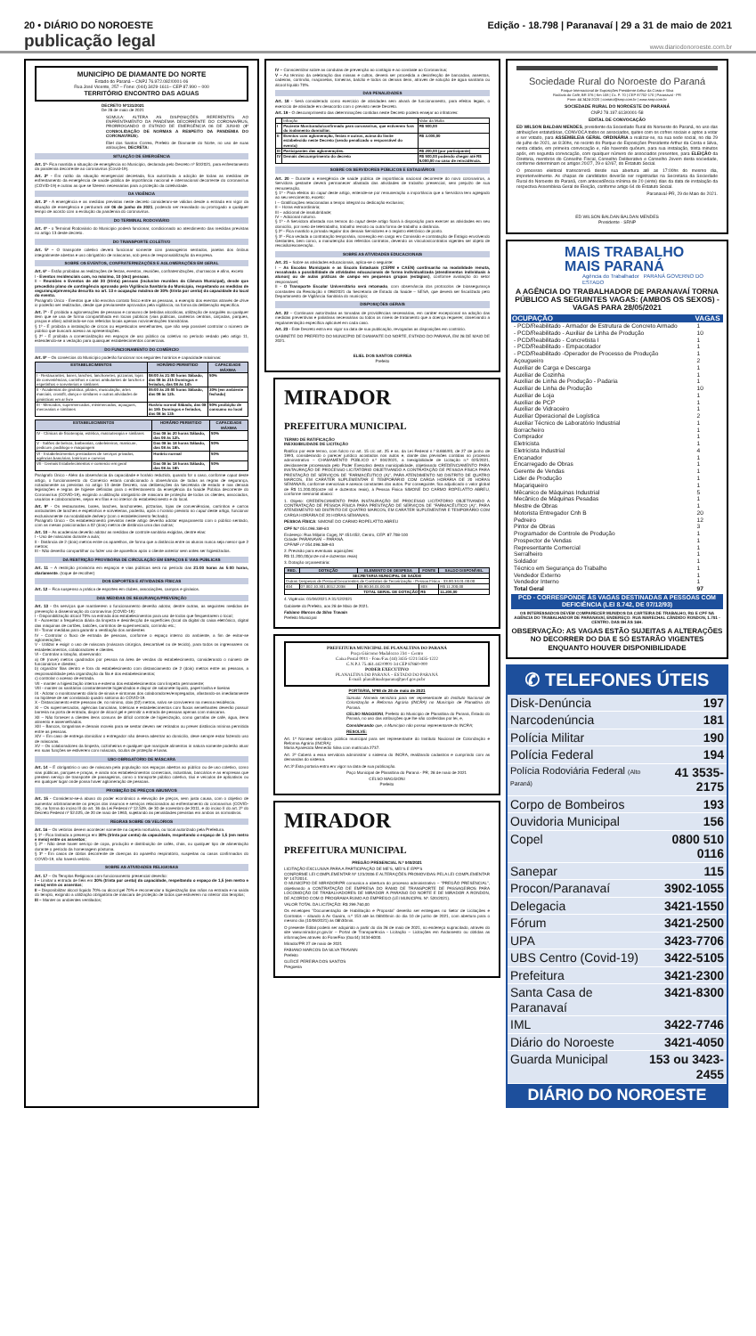20 • DIÁRIO DO NOROESTE Edição - 18.798 | Paranavaí | 29 a 31 de maio de 2021
publicação legal
www.diariodonoroeste.com.br
MUNICÍPIO DE DIAMANTE DO NORTE
Estado do Paraná – CNPJ 76.972.082/0001-06
Rua José Vicente, 257 – Fone: (044) 3429-1611– CEP 87.990 – 000
TERRITÓRIO ENCONTRO DAS AGUAS
DECRETO Nº131/2021
De 28 de maio de 2021
SÚMULA: ALTERA AS DISPOSIÇÕES REFERENTES AO ENFRENTAMENTO DA PANDEMIA DECORRENTE DO CORONAVÍRUS, PRORROGANDO O ESTADO DE EMERGÊNCIA 06 DE JUNHO (4ª CONSOLIDAÇÃO DE NORMAS A RESPEITO DA PANDEMIA DO CORONAVÍRUS).
Eliel dos Santos Correa, Prefeito de Diamante do Norte, no uso de suas atribuições, DECRETA:
SITUAÇÃO DE EMERGÊNCIA
Art. 1º- Fica mantida a situação de emergência no Município, declarada pelo Decreto nº 50/2021, para enfrentamento da pandemia decorrente ao coronavírus (Covid-19).
Art. 2º - Em razão da situação emergencial decretada, fica autorizada a adoção de todas as medidas de enfrentamento da emergência de saúde pública de importância nacional e internacional decorrente do coronavírus (COVID-19) e outras as que se fizerem necessárias para a proteção da coletividade.
DA VIGÊNCIA
Art. 3º - A emergência e as medidas previstas neste decreto consideram-se válidas desde a entrada em vigor da situação de emergência e perdurará até 06 de junho de 2021, podendo ser reavaliado ou prorrogado a qualquer tempo de acordo com a evolução da pandemia do coronavírus.
DO TERMINAL RODOVIÁRIO
Art. 4º - o Terminal Rodoviário do Município poderá funcionar, condicionado ao atendimento das medidas previstas no artigo 13 deste decreto.
DO TRANSPORTE COLETIVO
Art. 5º – O transporte coletivo deverá funcionar somente com passageiros sentados, janelas dos ônibus integralmente abertas e uso obrigatório de máscaras, sob pena de responsabilização da empresa.
SOBRE OS EVENTOS, CONFRATERNIZAÇÕES E AGLOMERAÇÕES EM GERAL
Art. 6º – Estão proibidas as realizações de festas, eventos, reuniões, confraternizações, churrascos e afins, exceto
I - Eventos residenciais com, no máximo, 10 (dez) pessoas.
II – Reuniões e Eventos de até 30 (trinta) pessoas (inclusive reuniões da Câmara Municipal), desde que precedido plano de contingência aprovado pela Vigilância Sanitária do Município, respeitando as medidas de segurança/prevenção descrita no art. 13 e ocupação máxima de 30% (trinta por cento) da capacidade do local do evento.
Parágrafo Único - Eventos que não envolva contato físico entre as pessoas, a exemplo dos eventos através de drive in poderão ser realizados, desde que previamente aprovados pela vigilância, na forma da deliberação específica.
Art. 7º - É proibida a aglomerações de pessoas e consumo de bebidas alcoólicas, utilização de narguilés ou qualquer item que se usa de forma compartilhada em locais públicos (vias públicas, canteiros centrais, calçadas, parques, praças e afins) admitindo-se nos referidos locais apenas movimentações transitórias.
§ 1º - É proibida a instalação de circos ou espetáculos semelhantes, que não seja possível controlar o número de público que buscará acesso as apresentações.
§ 2º - É proibida a comercialização em espaços de uso público ou coletivo no período vedado pelo artigo 11, estendendo-se a vedação para quaisquer estabelecimentos comerciais.
DO FUNCIONAMENTO DO COMÉRCIO
Art. 8º – Os comércios do Município poderão funcionar nos seguintes horários e capacidade máximas:
| ESTABELECIMENTOS | HORÁRIO PERMITIDO | CAPACIDADE MÁXIMA |
| --- | --- | --- |
| I - Restaurantes, bares, lanches, lanchonetes, pizzarias, lojas de conveniências, carrinhos e carros ambulantes de lanches e espetinhos e sorveterias e similares | 08:00 às 21:00 horas Sábado, das 08 às 21h Domingos e feriados, das 08 às 14h | 50% |
| II - Academias de ginástica, pilates, musculação, artes marciais, crossfit, dança e similares e outras atividades de ginásticas em ar livre | 05:00 às 20:00 horas Sábado, das 06 às 12h. | 30% (em ambiente fechado) |
| III - Mercados, supermercados, minimercados, açougues, mercearias e similares | Horário normal Sábado, das 08 às 18h Domingos e feriados, das 08 às 13h | 50% proibição de consumo no local |
| ESTABELECIMENTOS | HORÁRIO PERMITIDO | CAPACIDADE MÁXIMA |
| --- | --- | --- |
| IV - Clínicas de fisioterapia, estética, massoterapia e similares | Das 08 às 20 horas Sábado, das 06 às 12h. | 50% |
| V - Salões de beleza, barbearias, cabeleireiros, manicure, pedicure, podólogo e maquiagem | Das 08 às 18 horas Sábado, das 08 às 18h. | 50% |
| VI - Estabelecimentos prestadores de serviços privados, agências bancárias, lotéricas e correios | Horário normal | 50% |
| VII - Demais Estabelecimentos e comercio em geral | Das 08 às 18 horas Sábado, das 08 às 16h | 50% |
Parágrafo Único - Além da observância da capacidade e horário reduzido, quando for o caso, conforme caput deste artigo, o funcionamento do Comércio estará condicionado à observância de todas as regras de segurança, notadamente as previstas no artigo 13 deste Decreto, nas deliberações da Secretaria de estado e nas demais legislações e regras de higiene definidas para o enfrentamento da emergência da Saúde Pública decorrente do Coronavírus (COVID-19), exigindo a utilização obrigatório de máscara de proteção de todos os clientes, associados, usuários e colaboradores, sejam em filas e no interior do estabelecimento e do local.
Art. 9º - Os restaurantes, bares, lanches, lanchonetes, pizzarias, lojas de conveniências, carrinhos e carros ambulantes de lanches e espetinhos e sorveterias, poderão, após o horário previsto no caput deste artigo, funcionar exclusivamente na modalidade delivery (com o estabelecimento fechado).
Parágrafo Único - Os estabelecimento previstos neste artigo deverão adotar espaçamento com o público sentado, com as mesas posicionadas a 02 (dois) metros de distância uma das outras;
Art. 10 – As academias deverão adotar as medidas de controle sanitária exigidas, dentre elas:
I - Uso de máscaras durante a aula;
II - Distância de 2 (dois) metros entre os aparelhos, de forma que a distância entre os alunos nunca seja menor que 2 metros;
III - Não deverão compartilhar ou fazer uso de aparelhos após o cliente anterior sem antes ser higienizados.
DA RESTRIÇÃO PROVISÓRIA DE CIRCULAÇÃO EM ESPAÇOS E VIAS PÚBLICAS
Art. 11 – A restrição provisória em espaços e vias públicas será no período das 21:00 horas às 5:00 horas, diariamente. (toque de recolher)
DOS ESPORTES E ATIVIDADES FÍSICAS
Art. 12 – Fica suspenso a prática de esportes em clubes, associações, campos e ginásios.
DAS MEDIDAS DE SEGURANÇA/PREVENÇÃO
Art. 13 - Os serviços que mantiverem o funcionamento deverão adotar, dentre outras, as seguintes medidas de prevenção à disseminação do coronavírus (COVID-19):
I - Disponibilização álcool 70% na entrada dos estabelecimentos para uso de todos que frequentarem o local;
II - Aumentar a frequência diária da limpeza e desinfecção de superfícies (local da digital do caixa eletrônico, digital das máquinas de cartões, balcões, carrinhos de supermercado, corrimão etc.;
III - Tomar medidas para garantir a ventilação dos ambientes
IV - Controlar o fluxo de entrada de pessoas, conforme o espaço interno do ambiente, a fim de evitar-se aglomerações;
V - Utilizar e exigir o uso de máscara (máscara cirúrgica, descartável ou de tecido), para todos os ingressarem os estabelecimentos, colaboradores e clientes.
VI - Controlar a lotação, observando:
a) 09 (nove) metros quadrados por pessoa na área de vendas do estabelecimento, considerando o número de funcionários e clientes;
b) organizar filas dentro e fora do estabelecimento com distanciamento de 2 (dois) metros entre as pessoas, a responsabilidade pela organização da fila é dos estabelecimentos;
c) controlar o acesso de entrada.
VII - manter a higienização interna e externa dos estabelecimentos com limpeza permanente;
VIII - manter os sanitários constantemente higienizados e dispor de sabonete líquido, papel toalha e lixeiras
IX - Adotar o monitoramento diário de sinais e sintomas dos colaboradores/empregados, afastando-os imediatamente na hipótese de ser constatado quadro sintoma do COVID-19.
X - Distanciamento entre pessoas de, no mínimo, dois (02) metros, salvo se conviverem na mesma residência.
XI – Os supermercados, agências bancárias, lotéricas e estabelecimentos com fluxos semelhantes deverão possuir barreira na porta de entrada, dispor de álcool gel e permitir a entrada de pessoas apenas com máscaras.
XII – Não fornecer a clientes itens comuns de difícil controle de higienização, como garrafas de café, água, itens alimento e assemelhados.
XIII – Bancos, longarinas e demais moveis para se sentar devem ser retirados ou prever distância mínima permitida entre as pessoas.
XIV – Em caso de entrega domiciliar o entregador não devera adentrar ao domicilio, deve sempre estar fazendo uso de máscaras.
XV – Os colaboradores da limpeza, cozinheiras e qualquer que manipule alimentos in natura somente poderão atuar em suas funções se estiverem com máscara, óculos de proteção e luvas.
USO OBRIGATÓRIO DE MÁSCARA
Art. 14 – É obrigatório o uso de máscara pela população nos espaços abertos ao público ou de uso coletivo, como vias públicas, parques e praças, e ainda nos estabelecimentos comerciais, industriais, bancários e as empresas que prestem serviço de transporte de passageiros, como o transporte público coletivo, táxi e veículos de aplicativos ou em qualquer lugar onde possa haver aglomeração de pessoas.
PROIBIÇÃO DE PREÇOS ABUSIVOS
Art. 15 - Considerar-se-á abuso do poder econômico a elevação de preços, sem justa causa, com o objetivo de aumentar arbitrariamente os preços dos insumos e serviços relacionados ao enfrentamento do coronavírus (COVID-19), na forma do inciso III do art. 36 da Lei Federal nº 12.529, de 30 de novembro de 2011, e do inciso II do art. 2º do Decreto Federal nº 52.025, de 20 de maio de 1963, sujeitando às penalidades previstas em ambos os normativos.
REGRAS SOBRE OS VELÓRIOS
Art. 16 – Os velórios devem acontecer somente na capela mortuária, ou local autorizado pela Prefeitura.
§ 1º - Fica limitada a presença em 30% (trinta por cento) da capacidade, respeitando o espaço de 1,5 (em metro e meio) entre os assentos;
§ 2º - Não deve haver serviço de copa, produção e distribuição de cafés, chás, ou qualquer tipo de alimentação durante o período da homenagem póstuma.
§ 3º - Em casos de óbitos decorrente de doenças do aparelho respiratório, suspeitas ou casos confirmados do COVID-19, não haverá velório.
SOBRE AS ATIVIDADES RELIGIOSAS
Art. 17 – Os Templos Religiosos com funcionamento presencial deverão:
I – Limitar a entrada de fiéis em 30% (trinta por cento) da capacidade, respeitando o espaço de 1,5 (em metro e meio) entre os assentos;
II – Disponibilizar álcool líquido 70% ou álcool gel 70% e recomendar a higienização das mãos na entrada e na saída do templo, exigindo a utilização obrigatória de máscara de proteção de todos que estiverem no interior dos templos;
III – Manter os ambientes ventilados;
IV – Conscientizar sobre as condutas de prevenção ao contágio e ao combate ao Coronavírus;
V – Ao término da celebração das missas e cultos, deverá ser procedida a desinfecção de bancadas, assentos, cadeiras, corrimão, maçanetas, torneiras, balcão e todos os demais itens, através de solução de água sanitária ou álcool líquido 70%.
DAS PENALIDADES
Art. 18 - Será considerado como exercício de atividades sem alvará de funcionamento, para efeitos legais, o exercício de atividade em desacordo com o previsto neste Decreto.
Art. 19 - O descumprimento das determinações contidas neste Decreto poderá ensejar ao infratores:
| | Infração | Valor da Multa |
| I | Paciente Monitorado/confirmado para coronavírus, que estiverem fora do isolamento domiciliar. | R$ 500,00 |
| II | Eventos com aglomeração, festas e outros, acima do limite estabelecido neste Decreto (sendo penalizado o responsável do evento) | R$ 3.000,00 |
| III | Participantes das aglomerações. | R$ 200,00 (por participante) |
| IV | Demais descumprimento do decreto | R$ 500,00 podendo chegar até R$ 5.000,00 no caso de reincidência. |
SOBRE OS SERVIDORES PÚBLICOS E ESTAGIÁRIOS
Art. 20 – Durante a emergência de saúde pública de importância nacional decorrente do novo coronavírus, a Servidora gestante deverá permanecer afastada das atividades de trabalho presencial, sem prejuízo de sua remuneração.
§ 1º - Para efeitos do caput deste artigo, entende-se por remuneração a importância que a Servidora tem agregado ao seu vencimento, exceto:
I – Gratificações relacionadas a tempo integral ou dedicação exclusiva;
II – Horas extraordinária;
III – adicional de insalubridade;
IV – Adicional noturno.
§ 1º - A Servidora afastada nos termos do caput deste artigo ficará à disposição para exercer as atividades em seu domicílio, por meio de teletrabalho, trabalho remoto ou outra forma de trabalho a distância.
§ 2º - Fica mantido a jornada regular dos demais Servidores e o registro eletrônico de ponto.
§ 3º - Fica vedada a contratação temporária, nomeação em cargo em Comissão e contratação de Estágio envolvendo Gestantes, bem como, a manutenção dos referidos contratos, devendo os vínculos/contratos vigentes ser objeto de rescisão/exoneração.
SOBRE AS ATIVIDADES EDUCACIONAIS
Art. 21 – Sobre as atividades educacionais, aplica-se o seguinte:
I – As Escolas Municipais e as Escola Estaduais (CERM e CAEN) continuarão na modalidade remota, ressalvada a possibilidade de atividades educacionais de forma individualizada (atendimentos individuais à alunos) ou de aulas práticas de campo em pequenos grupos (estágios), conforme avaliação do setor responsável;
II - O Transporte Escolar Universitário será retomado, com observância dos protocolos de biossegurança constantes da Resolução n 098/2021 da Secretaria de Estado da Saúde – SESA, que deverá ser fiscalizado pelo Departamento de Vigilância Sanitária do município;
DISPOSIÇÕES GERAIS
Art. 22 – Continuam autorizadas as tomadas de providências necessárias, em caráter excepcional na adoção das medidas preventivas e paliativas necessárias ou todos os níveis de tratamento que a doença requerer, observando a regulamentação específica aplicável em cada caso.
Art. 23 - Este Decreto entra em vigor na data de sua publicação, revogadas as disposições em contrário.
GABINETE DO PREFEITO DO MUNICÍPIO DE DIAMANTE DO NORTE, ESTADO DO PARANÁ, EM 28 DE MAIO DE 2021.
ELIEL DOS SANTOS CORREA
Prefeito
MIRADOR
PREFEITURA MUNICIPAL
TERMO DE RATIFICAÇÃO
INEXIGIBILIDADE DE LICITAÇÃO
Ratifico por este termo, com fulcro no art. 15 c/c art. 25 e ss. da Lei Federal n.º 8.666/93, de 27 de junho de 1993, considerando o parecer jurídico acostados nos autos e, diante das previsões contidas no processo administrativo – CHAMAMENTO PÚBLICO n.º 004/2021, a Inexigibilidade de Licitação n.º 025/2021, devidamente processada pelo Poder Executivo desta municipalidade, objetivando CREDENCIAMENTO PARA INSTAURAÇÃO DE PROCESSO LICITATÓRIO OBJETIVANDO A CONTRATAÇÃO DE PESSOA FÍSICA PARA PRESTAÇÃO DE SERVIÇOS DE "FARMACÊUTICO (A)", PARA ATENDIMENTO NO DISTRITO DE QUATRO MARCOS, EM CARÁTER SUPLEMENTAR E TEMPORÁRIO COM CARGA HORÁRIA DE 20 HORAS SEMANAIS, conforme memoriais e anexos constantes dos autos. Por conseguinte, fica adjudicado o valor global de R$ 11.200,00(onze mil e duzentos reais), à Pessoa Física SIMONE DO CARMO ROPELATTO ABREU, conforme memorial abaixo:
1. Objeto: CREDENCIAMENTO PARA INSTAURAÇÃO DE PROCESSO LICITATÓRIO OBJETIVANDO A CONTRATAÇÃO DE PESSOA FÍSICA PARA PRESTAÇÃO DE SERVIÇOS DE "FARMACÊUTICO (A)", PARA ATENDIMENTO NO DISTRITO DE QUATRO MARCOS, EM CARÁTER SUPLEMENTAR E TEMPORÁRIO COM CARGA HORÁRIA DE 20 HORAS SEMANAIS.
PESSOA FÍSICA: SIMONE DO CARMO ROPELATTO ABREU
CPF N.º 054.098.389-83
Endereço: Rua Miljutin Cogej, Nº 451/452, Centro, CEP: 87.708-100
Cidade: PARANAVAÍ – PARANÁ.
CPF/MF nº 054.098.389-63
2. Previsão para eventuais aquisições:
R$ 11.200,00(onze mil e duzentos reais)
3. Dotação orçamentária:
| RED. | DOTAÇÃO | ELEMENTO DE DESPESA | FONTE | SALDO DISPONÍVEL |
| --- | --- | --- | --- | --- |
| SECRETARIA MUNICIPAL DE SAÚDE | | | | |
| Outras Despesas de Pessoal Decorrentes de Contratos de Terceirização - Pessoa Física - 33.90.34.01.00.00 | | | | |
| 404 | 07.002.10.301.0012.2038 | 33.90.34.01.00.00 | 303 | R$ 11.200,00 |
| TOTAL GERAL DE DOTAÇÃO | | | R$ | 11.200,00 |
4. Vigência: 01/06/2021 A 31/12/2021
Gabinete do Prefeito, aos 28 de Maio de 2021.
Fabiano Marcos da Silva Travain
Prefeito Municipal
PREFEITURA MUNICIPAL DE PLANALTINA DO PARANÁ
Praça Giácomo Madalozzo 234 – Centro
Caixa Postal 0011 - Fone/Fax (44) 3435-1221/3435-1222
C.N.P.J. 75.461.442/0001-34 CEP 87860-000
PODER EXECUTIVO
PLANALTINA DO PARANÁ – ESTADO DO PARANÁ
E-mail: planaltinadoparana@pref.gov.pr.br
PORTARIA, Nº98 de 28 de maio de 2021
Súmula: Nomeia servidora para ser representante do Instituto Nacional de Colonização e Reforma Agrária (INCRA) no Município de Planaltina do Paraná.
CELSO MAGGIONI, Prefeito do Município de Planaltina do Paraná, Estado do Paraná, no uso das atribuições que lhe são conferidas por lei, e,
Considerando que, o Município não possui representante do INCRA;
RESOLVE:
Art. 1º Nomear servidora pública municipal para ser representante do Instituto Nacional de Colonização e Reforma Agrária (INCRA):
Maria Aparecida Memedio Silva com matrícula 2737.
Art. 2º Caberá a essa servidora administrar o sistema do INCRA, realizando cadastros e cumprindo com as demandas do sistema.
Art.3º.Esta portaria entra em vigor na data de sua publicação.
Paço Municipal de Planaltina do Paraná - PR, 28 de maio de 2021
CELSO MAGGIONI
Prefeito
MIRADOR
PREFEITURA MUNICIPAL
PREGÃO PRESENCIAL N.º 040/2021
LICITAÇÃO EXCLUSIVA PARA A PARTICIPAÇÃO DE ME'S, MEI'S E EPP'S
CONFORME LEI COMPLEMENTAR Nº 123/2006 E ALTERAÇÕES PROMOVIDAS PELA LEI COMPLEMENTAR Nº 147/2014.
O MUNICÍPIO DE MIRADOR/PR comunica a abertura do processo administrativo – "PREGÃO PRESENCIAL", objetivando a CONTRATAÇÃO DE EMPRESA DO RAMO DE TRANSPORTE DE PASSAGEIROS PARA LOCOMOÇÃO DE TRABALHADORES DE MIRADOR À PARAÍSO DO NORTE E DE MIRADOR À RONDON, DE ACORDO COM O PROGRAMA RUMO AO EMPREGO (LEI MUNICIPAL Nº. 520/2021).
VALOR TOTAL DA LICITAÇÃO: R$ 299.760,00
Os envelopes "Documentação de Habilitação e Proposta" deverão ser entregues no Setor de Licitações e Contratos – situado à Av Guaíra, n.º 153 até às 08h00min do dia 10 de junho de 2021, com abertura para o mesmo dia (10/06/2021) às 08h30min.
O presente Edital poderá ser adquirido a partir do dia 28 de maio de 2021, no endereço supracitado, através do site www.mirador.pr.gov.br – Portal de Transparência - Licitação – Licitações em Andamento ou obtidas as informações através do Fone/Fax (0xx44) 3434-8000.
Mirador/PR 27 de maio de 2021
FABIANO MARCOS DA SILVA TRAVAIN
Prefeito
GLEICE PEREIRA DOS SANTOS
Pregoeira
Sociedade Rural do Noroeste do Paraná
Parque Internacional de Exposições Presidente Arthur da Costa e Silva
Rodovia do Café, BR 376 | Km 108 | Cx. P. 70 | CEP 87702-170 | Paranavaí - PR
Fone: 44 3424-2020 | contato@srnp.com.br | www.srnp.com.br
SOCIEDADE RURAL DO NOROESTE DO PARANÁ
CNPJ 78.197.613/0001-58
EDITAL DE CONVOCAÇÃO
ED WILSON BALDAN MENDES, presidente da Sociedade Rural do Noroeste do Paraná, no uso das atribuições estatutárias, CONVOCA todos os associados, quites com os cofres sociais e aptos a votar e ser votado, para ASSEMBLEIA GERAL ORDINÁRIA a realizar-se, na sua sede social, no dia 29 de julho de 2021, as 8:30hs, no recinto do Parque de Exposições Presidente Arthur da Costa e Silva, nesta cidade, em primeira convocação e, não havendo quórum, para sua instalação, trinta minutos após, em segunda convocação, com qualquer número de associados presentes, para ELEIÇÃO da Diretoria, membros do Conselho Fiscal, Conselho Deliberativo e Conselho Jovem desta sociedade, conforme determinam os artigos 20/27, 29 e 62/67, do Estatuto Social.
O processo eleitoral transcorrerá desde sua abertura até as 17:00hs do mesmo dia, impreterivelmente. As chapas de candidatos deverão ser registradas na Secretaria da Sociedade Rural do Noroeste do Paraná, com antecedência mínima de 20 (vinte) dias da data de instalação da respectiva Assembleia Geral de Eleição, conforme artigo 64 do Estatuto Social.
Paranavaí-PR, 29 de Maio de 2021.
ED WILSON BALDAN BALDAN MENDES
Presidente - SRNP
MAIS TRABALHO
MAIS PARANÁ
Agência do Trabalhador PARANÁ GOVERNO DO ESTADO
A AGÊNCIA DO TRABALHADOR DE PARANAVAÍ TORNA PÚBLICO AS SEGUINTES VAGAS: (AMBOS OS SEXOS) - VAGAS PARA 28/05/2021
| OCUPAÇÃO | VAGAS |
| --- | --- |
| - PCD/Reabilitado - Armador de Estrutura de Concreto Armado | 1 |
| - PCD/Reabilitado - Auxiliar de Linha de Produção | 10 |
| - PCD/Reabilitado - Concretista I | 1 |
| - PCD/Reabilitado - Empacotador | 1 |
| - PCD/Reabilitado -Operador de Processo de Produção | 1 |
| Açougueiro | 2 |
| Auxiliar de Carga e Descarga | 1 |
| Auxiliar de Cozinha | 1 |
| Auxiliar de Linha de Produção - Padaria | 1 |
| Auxiliar de Linha de Produção | 10 |
| Auxiliar de Loja | 1 |
| Auxiliar de PCP | 1 |
| Auxiliar de Vidraceiro | 1 |
| Auxiliar Operacional de Logística | 2 |
| Auxiliar Técnico de Laboratório Industrial | 1 |
| Borracheiro | 1 |
| Comprador | 1 |
| Eletricista | 1 |
| Eletricista Industrial | 4 |
| Encanador | 1 |
| Encarregado de Obras | 1 |
| Gerente de Vendas | 1 |
| Lider de Produção | 1 |
| Maçariqueiro | 1 |
| Mêcanico de Máquinas Industrial | 5 |
| Mecânico de Máquinas Pesadas | 1 |
| Mestre de Obras | 1 |
| Motorista Entregador Cnh B | 20 |
| Pedreiro | 12 |
| Pintor de Obras | 3 |
| Programador de Controle de Produção | 1 |
| Prospector de Vendas | 1 |
| Representante Comercial | 1 |
| Serralheiro | 1 |
| Soldador | 1 |
| Técnico em Segurança do Trabalho | 1 |
| Vendedor Externo | 1 |
| Vendedor Interno | 1 |
| Total Geral | 97 |
PCD - CORRESPONDE ÀS VAGAS DESTINADAS A PESSOAS COM DEFICIÊNCIA (LEI 8.742, DE 07/12/93)
OS INTERESSADOS DEVEM COMPARECER MUNIDOS DA CARTEIRA DE TRABALHO, RG E CPF NA AGÊNCIA DO TRABALHADOR DE PARANAVAÍ, ENDEREÇO: RUA MARECHAL CÂNDIDO RONDON, 1.701 - CENTRO. DAS 8H ÀS 16H.
OBSERVAÇÃO: AS VAGAS ESTÃO SUJEITAS A ALTERAÇÕES NO DECORRER DO DIA E SÓ ESTARÃO VIGENTES ENQUANTO HOUVER DISPONIBILIDADE
✆ TELEFONES ÚTEIS
| Disk-Denúncia | 197 |
| Narcodenúncia | 181 |
| Polícia Militar | 190 |
| Polícia Federal | 194 |
| Polícia Rodoviária Federal (Alto Paraná) | 41 3535-2175 |
| Corpo de Bombeiros | 193 |
| Ouvidoria Municipal | 156 |
| Copel | 0800 510 0116 |
| Sanepar | 115 |
| Procon/Paranavaí | 3902-1055 |
| Delegacia | 3421-1550 |
| Fórum | 3421-2500 |
| UPA | 3423-7706 |
| UBS Centro (Covid-19) | 3422-5105 |
| Prefeitura | 3421-2300 |
| Santa Casa de Paranavaí | 3421-8300 |
| IML | 3422-7746 |
| Diário do Noroeste | 3421-4050 |
| Guarda Municipal | 153 ou 3423-2455 |
DIÁRIO DO NOROESTE